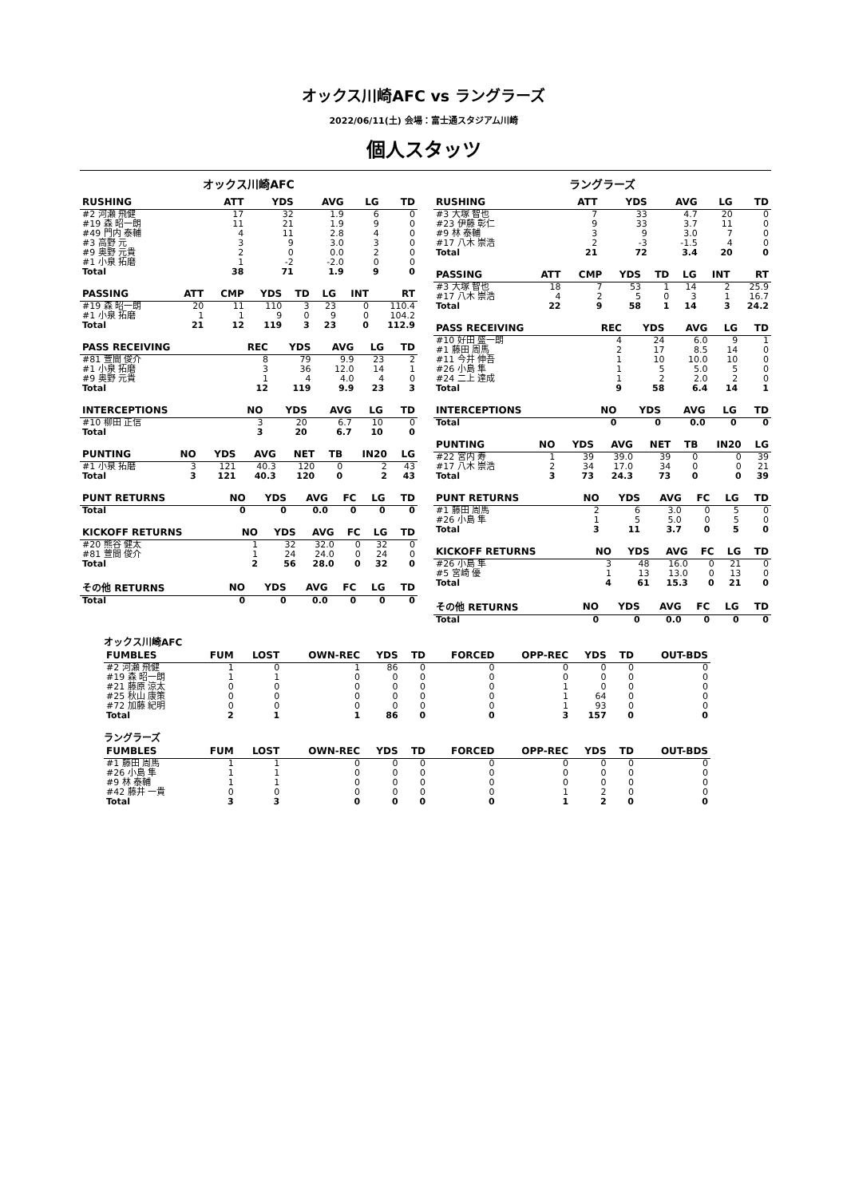オックス川崎AFC vs ラングラーズ
2022/06/11(土) 会場：富士通スタジアム川崎
個人スタッツ
オックス川崎AFC
| RUSHING | ATT | YDS | AVG | LG | TD |
| --- | --- | --- | --- | --- | --- |
| #2 河瀬 飛健 | 17 | 32 | 1.9 | 6 | 0 |
| #19 森 昭一朗 | 11 | 21 | 1.9 | 9 | 0 |
| #49 門内 泰輔 | 4 | 11 | 2.8 | 4 | 0 |
| #3 高野 元 | 3 | 9 | 3.0 | 3 | 0 |
| #9 奥野 元貴 | 2 | 0 | 0.0 | 2 | 0 |
| #1 小泉 拓磨 | 1 | -2 | -2.0 | 0 | 0 |
| Total | 38 | 71 | 1.9 | 9 | 0 |
| PASSING | ATT | CMP | YDS | TD | LG | INT | RT |
| --- | --- | --- | --- | --- | --- | --- | --- |
| #19 森 昭一朗 | 20 | 11 | 110 | 3 | 23 | 0 | 110.4 |
| #1 小泉 拓磨 | 1 | 1 | 9 | 0 | 9 | 0 | 104.2 |
| Total | 21 | 12 | 119 | 3 | 23 | 0 | 112.9 |
| PASS RECEIVING | REC | YDS | AVG | LG | TD |
| --- | --- | --- | --- | --- | --- |
| #81 萱間 俊介 | 8 | 79 | 9.9 | 23 | 2 |
| #1 小泉 拓磨 | 3 | 36 | 12.0 | 14 | 1 |
| #9 奥野 元貴 | 1 | 4 | 4.0 | 4 | 0 |
| Total | 12 | 119 | 9.9 | 23 | 3 |
| INTERCEPTIONS | NO | YDS | AVG | LG | TD |
| --- | --- | --- | --- | --- | --- |
| #10 柳田 正信 | 3 | 20 | 6.7 | 10 | 0 |
| Total | 3 | 20 | 6.7 | 10 | 0 |
| PUNTING | NO | YDS | AVG | NET | TB | IN20 | LG |
| --- | --- | --- | --- | --- | --- | --- | --- |
| #1 小泉 拓磨 | 3 | 121 | 40.3 | 120 | 0 | 2 | 43 |
| Total | 3 | 121 | 40.3 | 120 | 0 | 2 | 43 |
| PUNT RETURNS | NO | YDS | AVG | FC | LG | TD |
| --- | --- | --- | --- | --- | --- | --- |
| Total | 0 | 0 | 0.0 | 0 | 0 | 0 |
| KICKOFF RETURNS | NO | YDS | AVG | FC | LG | TD |
| --- | --- | --- | --- | --- | --- | --- |
| #20 熊谷 健太 | 1 | 32 | 32.0 | 0 | 32 | 0 |
| #81 萱間 俊介 | 1 | 24 | 24.0 | 0 | 24 | 0 |
| Total | 2 | 56 | 28.0 | 0 | 32 | 0 |
| その他 RETURNS | NO | YDS | AVG | FC | LG | TD |
| --- | --- | --- | --- | --- | --- | --- |
| Total | 0 | 0 | 0.0 | 0 | 0 | 0 |
ラングラーズ
| RUSHING | ATT | YDS | AVG | LG | TD |
| --- | --- | --- | --- | --- | --- |
| #3 大塚 智也 | 7 | 33 | 4.7 | 20 | 0 |
| #23 伊藤 彰仁 | 9 | 33 | 3.7 | 11 | 0 |
| #9 林 泰輔 | 3 | 9 | 3.0 | 7 | 0 |
| #17 八木 崇浩 | 2 | -3 | -1.5 | 4 | 0 |
| Total | 21 | 72 | 3.4 | 20 | 0 |
| PASSING | ATT | CMP | YDS | TD | LG | INT | RT |
| --- | --- | --- | --- | --- | --- | --- | --- |
| #3 大塚 智也 | 18 | 7 | 53 | 1 | 14 | 2 | 25.9 |
| #17 八木 崇浩 | 4 | 2 | 5 | 0 | 3 | 1 | 16.7 |
| Total | 22 | 9 | 58 | 1 | 14 | 3 | 24.2 |
| PASS RECEIVING | REC | YDS | AVG | LG | TD |
| --- | --- | --- | --- | --- | --- |
| #10 好田 盛一朗 | 4 | 24 | 6.0 | 9 | 1 |
| #1 藤田 周馬 | 2 | 17 | 8.5 | 14 | 0 |
| #11 今井 伸吾 | 1 | 10 | 10.0 | 10 | 0 |
| #26 小島 隼 | 1 | 5 | 5.0 | 5 | 0 |
| #24 二上 達成 | 1 | 2 | 2.0 | 2 | 0 |
| Total | 9 | 58 | 6.4 | 14 | 1 |
| INTERCEPTIONS | NO | YDS | AVG | LG | TD |
| --- | --- | --- | --- | --- | --- |
| Total | 0 | 0 | 0.0 | 0 | 0 |
| PUNTING | NO | YDS | AVG | NET | TB | IN20 | LG |
| --- | --- | --- | --- | --- | --- | --- | --- |
| #22 宮内 寿 | 1 | 39 | 39.0 | 39 | 0 | 0 | 39 |
| #17 八木 崇浩 | 2 | 34 | 17.0 | 34 | 0 | 0 | 21 |
| Total | 3 | 73 | 24.3 | 73 | 0 | 0 | 39 |
| PUNT RETURNS | NO | YDS | AVG | FC | LG | TD |
| --- | --- | --- | --- | --- | --- | --- |
| #1 藤田 周馬 | 2 | 6 | 3.0 | 0 | 5 | 0 |
| #26 小島 隼 | 1 | 5 | 5.0 | 0 | 5 | 0 |
| Total | 3 | 11 | 3.7 | 0 | 5 | 0 |
| KICKOFF RETURNS | NO | YDS | AVG | FC | LG | TD |
| --- | --- | --- | --- | --- | --- | --- |
| #26 小島 隼 | 3 | 48 | 16.0 | 0 | 21 | 0 |
| #5 宮崎 優 | 1 | 13 | 13.0 | 0 | 13 | 0 |
| Total | 4 | 61 | 15.3 | 0 | 21 | 0 |
| その他 RETURNS | NO | YDS | AVG | FC | LG | TD |
| --- | --- | --- | --- | --- | --- | --- |
| Total | 0 | 0 | 0.0 | 0 | 0 | 0 |
オックス川崎AFC
| FUMBLES | FUM | LOST | OWN-REC | YDS | TD | FORCED | OPP-REC | YDS | TD | OUT-BDS |
| --- | --- | --- | --- | --- | --- | --- | --- | --- | --- | --- |
| #2 河瀬 飛健 | 1 | 0 | 1 | 86 | 0 | 0 | 0 | 0 | 0 | 0 |
| #19 森 昭一朗 | 1 | 1 | 0 | 0 | 0 | 0 | 0 | 0 | 0 | 0 |
| #21 藤原 涼太 | 0 | 0 | 0 | 0 | 0 | 0 | 1 | 0 | 0 | 0 |
| #25 秋山 康策 | 0 | 0 | 0 | 0 | 0 | 0 | 1 | 64 | 0 | 0 |
| #72 加藤 紀明 | 0 | 0 | 0 | 0 | 0 | 0 | 1 | 93 | 0 | 0 |
| Total | 2 | 1 | 1 | 86 | 0 | 0 | 3 | 157 | 0 | 0 |
ラングラーズ
| FUMBLES | FUM | LOST | OWN-REC | YDS | TD | FORCED | OPP-REC | YDS | TD | OUT-BDS |
| --- | --- | --- | --- | --- | --- | --- | --- | --- | --- | --- |
| #1 藤田 周馬 | 1 | 1 | 0 | 0 | 0 | 0 | 0 | 0 | 0 | 0 |
| #26 小島 隼 | 1 | 1 | 0 | 0 | 0 | 0 | 0 | 0 | 0 | 0 |
| #9 林 泰輔 | 1 | 1 | 0 | 0 | 0 | 0 | 0 | 0 | 0 | 0 |
| #42 藤井 一貴 | 0 | 0 | 0 | 0 | 0 | 0 | 1 | 2 | 0 | 0 |
| Total | 3 | 3 | 0 | 0 | 0 | 0 | 1 | 2 | 0 | 0 |